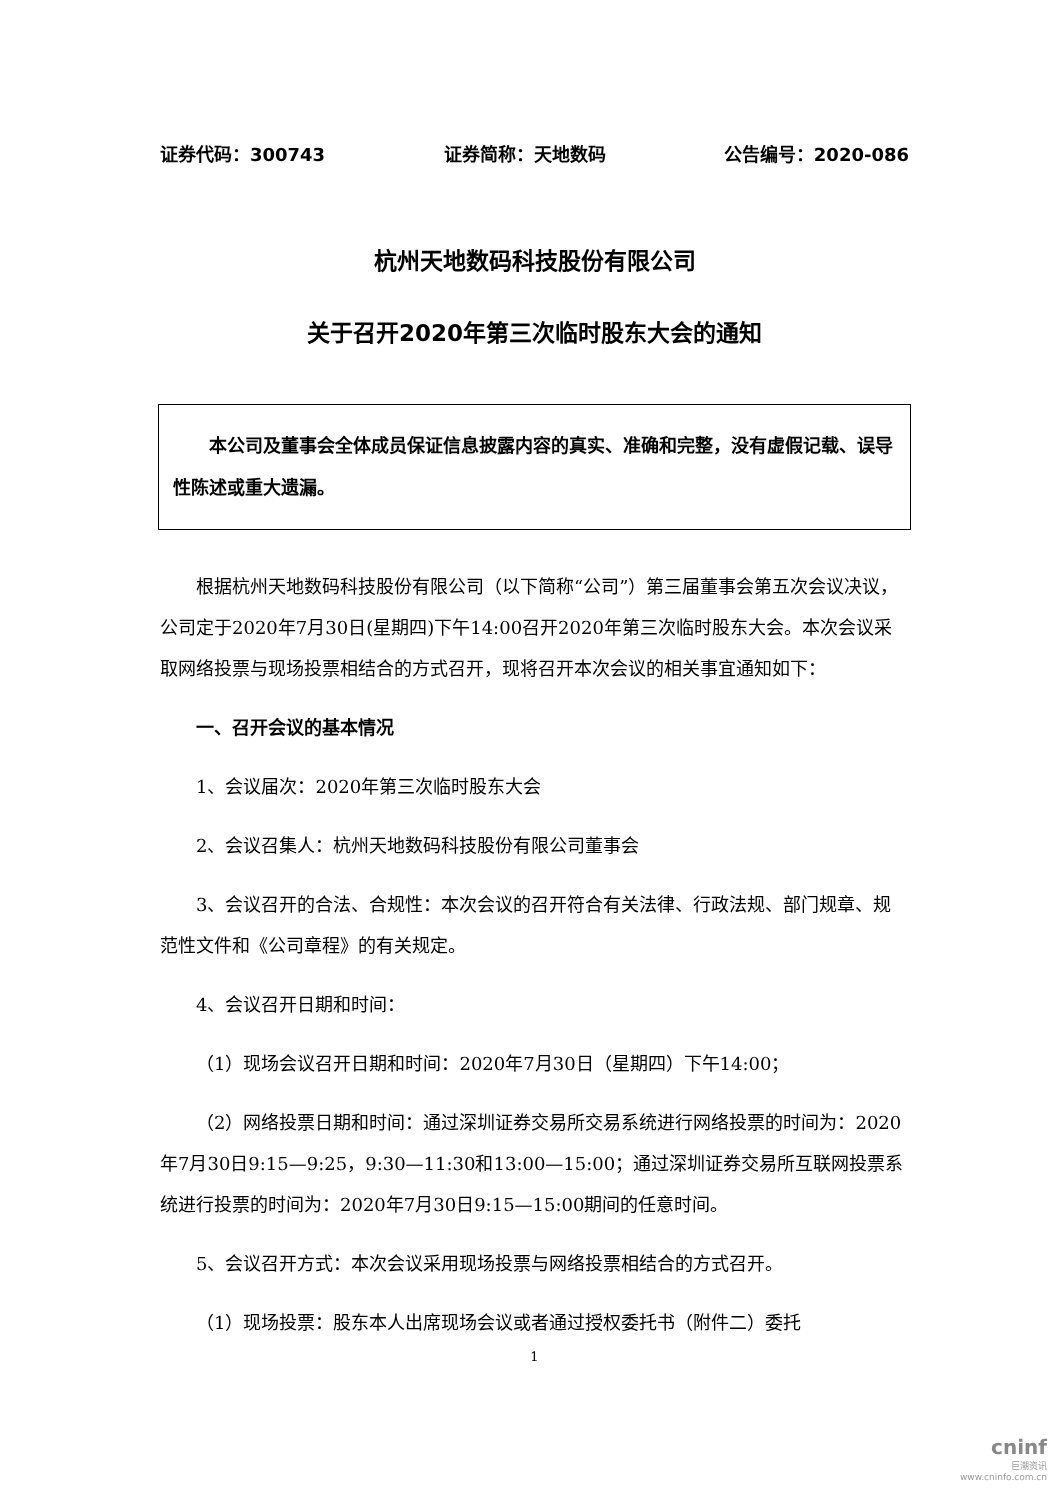证券代码：300743 证券简称：天地数码 公告编号：2020-086
杭州天地数码科技股份有限公司
关于召开2020年第三次临时股东大会的通知
　　本公司及董事会全体成员保证信息披露内容的真实、准确和完整，没有虚假记载、误导性陈述或重大遗漏。
根据杭州天地数码科技股份有限公司（以下简称“公司”）第三届董事会第五次会议决议，公司定于2020年7月30日(星期四)下午14:00召开2020年第三次临时股东大会。本次会议采取网络投票与现场投票相结合的方式召开，现将召开本次会议的相关事宜通知如下：
一、召开会议的基本情况
1、会议届次：2020年第三次临时股东大会
2、会议召集人：杭州天地数码科技股份有限公司董事会
3、会议召开的合法、合规性：本次会议的召开符合有关法律、行政法规、部门规章、规范性文件和《公司章程》的有关规定。
4、会议召开日期和时间：
（1）现场会议召开日期和时间：2020年7月30日（星期四）下午14:00；
（2）网络投票日期和时间：通过深圳证券交易所交易系统进行网络投票的时间为：2020年7月30日9:15—9:25，9:30—11:30和13:00—15:00；通过深圳证券交易所互联网投票系统进行投票的时间为：2020年7月30日9:15—15:00期间的任意时间。
5、会议召开方式：本次会议采用现场投票与网络投票相结合的方式召开。
（1）现场投票：股东本人出席现场会议或者通过授权委托书（附件二）委托
1
cninf
巨潮资讯
www.cninfo.com.cn